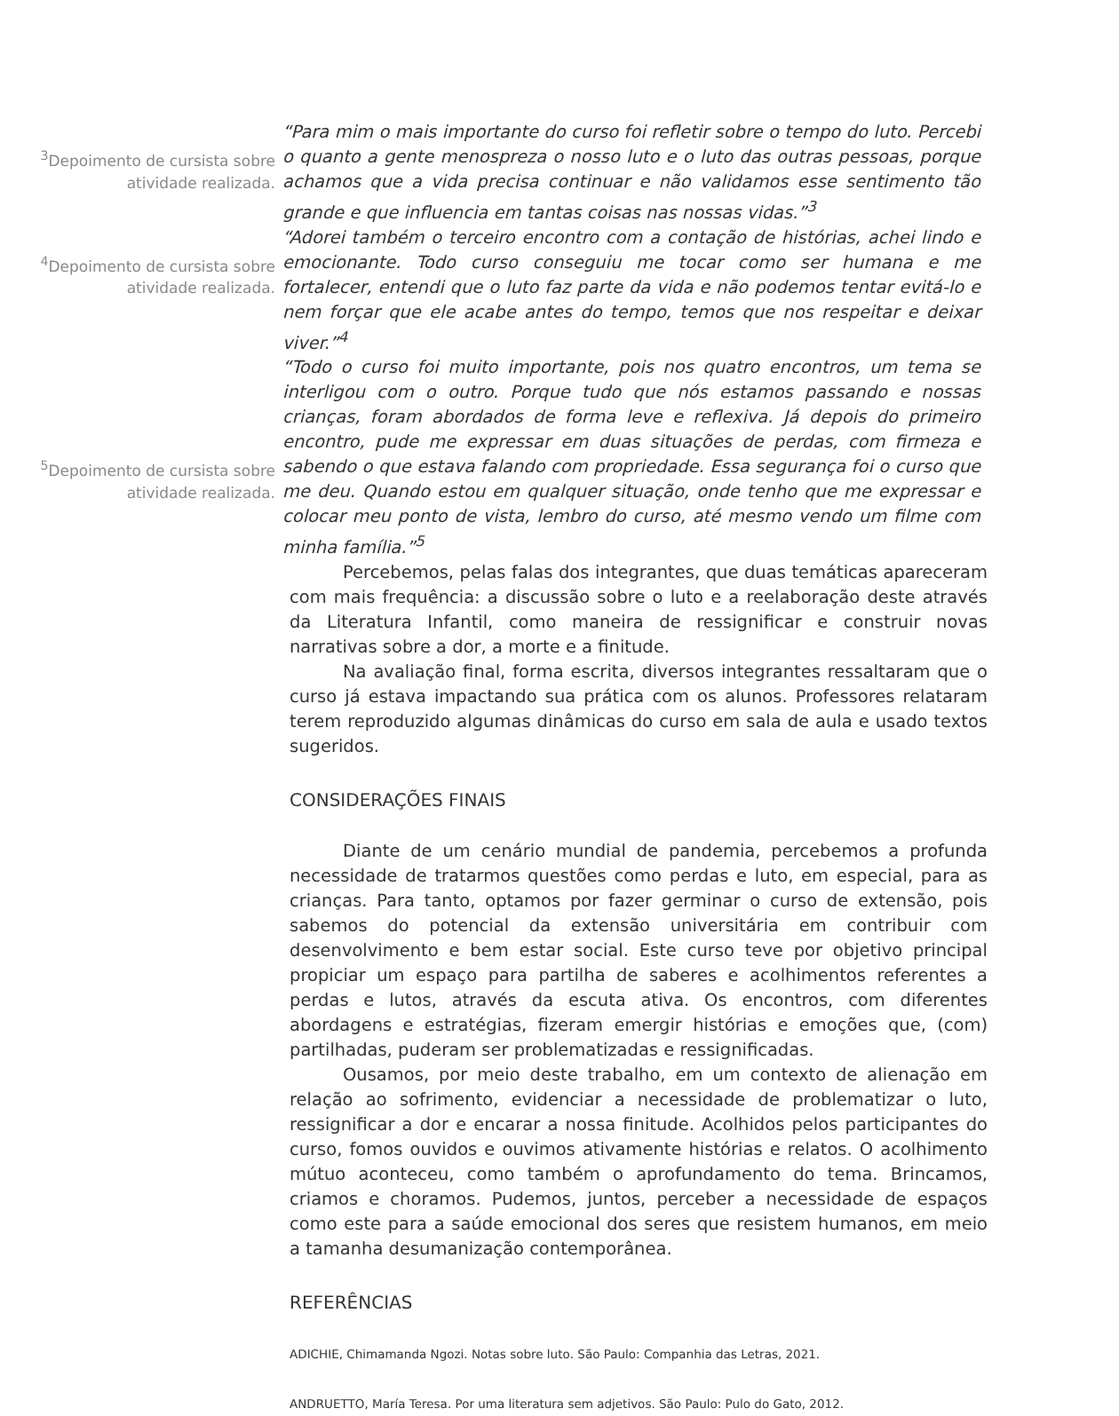<sup>3</sup> Depoimento de cursista sobre atividade realizada.
“Para mim o mais importante do curso foi refletir sobre o tempo do luto. Percebi o quanto a gente menospreza o nosso luto e o luto das outras pessoas, porque achamos que a vida precisa continuar e não validamos esse sentimento tão grande e que influencia em tantas coisas nas nossas vidas.”<sup>3</sup>
<sup>4</sup> Depoimento de cursista sobre atividade realizada.
“Adorei também o terceiro encontro com a contação de histórias, achei lindo e emocionante. Todo curso conseguiu me tocar como ser humana e me fortalecer, entendi que o luto faz parte da vida e não podemos tentar evitá-lo e nem forçar que ele acabe antes do tempo, temos que nos respeitar e deixar viver.”<sup>4</sup>
<sup>5</sup> Depoimento de cursista sobre atividade realizada.
“Todo o curso foi muito importante, pois nos quatro encontros, um tema se interligou com o outro. Porque tudo que nós estamos passando e nossas crianças, foram abordados de forma leve e reflexiva. Já depois do primeiro encontro, pude me expressar em duas situações de perdas, com firmeza e sabendo o que estava falando com propriedade. Essa segurança foi o curso que me deu. Quando estou em qualquer situação, onde tenho que me expressar e colocar meu ponto de vista, lembro do curso, até mesmo vendo um filme com minha família.”<sup>5</sup>
Percebemos, pelas falas dos integrantes, que duas temáticas apareceram com mais frequência: a discussão sobre o luto e a reelaboração deste através da Literatura Infantil, como maneira de ressignificar e construir novas narrativas sobre a dor, a morte e a finitude.
Na avaliação final, forma escrita, diversos integrantes ressaltaram que o curso já estava impactando sua prática com os alunos. Professores relataram terem reproduzido algumas dinâmicas do curso em sala de aula e usado textos sugeridos.
CONSIDERAÇÕES FINAIS
Diante de um cenário mundial de pandemia, percebemos a profunda necessidade de tratarmos questões como perdas e luto, em especial, para as crianças. Para tanto, optamos por fazer germinar o curso de extensão, pois sabemos do potencial da extensão universitária em contribuir com desenvolvimento e bem estar social. Este curso teve por objetivo principal propiciar um espaço para partilha de saberes e acolhimentos referentes a perdas e lutos, através da escuta ativa. Os encontros, com diferentes abordagens e estratégias, fizeram emergir histórias e emoções que, (com) partilhadas, puderam ser problematizadas e ressignificadas.
Ousamos, por meio deste trabalho, em um contexto de alienação em relação ao sofrimento, evidenciar a necessidade de problematizar o luto, ressignificar a dor e encarar a nossa finitude. Acolhidos pelos participantes do curso, fomos ouvidos e ouvimos ativamente histórias e relatos. O acolhimento mútuo aconteceu, como também o aprofundamento do tema. Brincamos, criamos e choramos. Pudemos, juntos, perceber a necessidade de espaços como este para a saúde emocional dos seres que resistem humanos, em meio a tamanha desumanização contemporânea.
REFERÊNCIAS
ADICHIE, Chimamanda Ngozi. Notas sobre luto. São Paulo: Companhia das Letras, 2021.
ANDRUETTO, María Teresa. Por uma literatura sem adjetivos. São Paulo: Pulo do Gato, 2012.